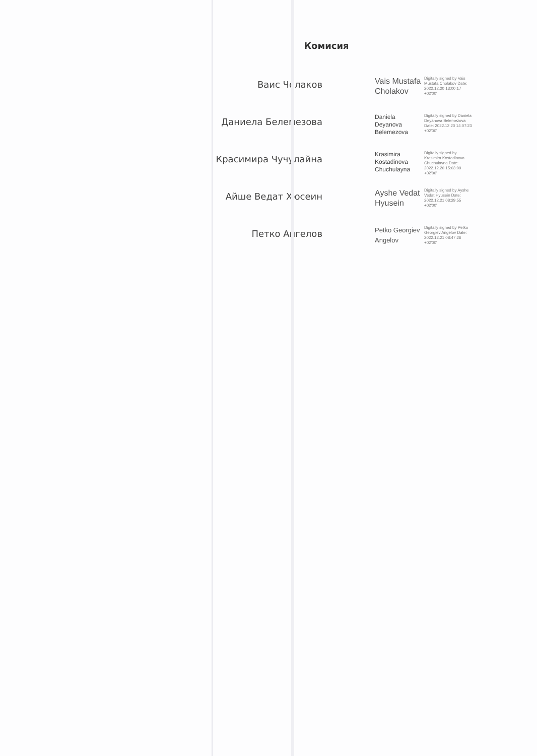Комисия
Ваис Чолаков
Vais Mustafa Cholakov
Digitally signed by Vais Mustafa Cholakov Date: 2022.12.20 13:00:17 +02'00'
Даниела Белемезова
Daniela Deyanova Belemezova
Digitally signed by Daniela Deyanova Belemezova Date: 2022.12.20 14:07:23 +02'00'
Красимира Чучулайна
Krasimira Kostadinova Chuchulayna
Digitally signed by Krasimira Kostadinova Chuchulayna Date: 2022.12.20 15:03:09 +02'00'
Айше Ведат Хюсеин
Ayshe Vedat Hyusein
Digitally signed by Ayshe Vedat Hyusein Date: 2022.12.21 08:29:55 +02'00'
Петко Ангелов
Petko Georgiev Angelov
Digitally signed by Petko Georgiev Angelov Date: 2022.12.21 08:47:26 +02'00'